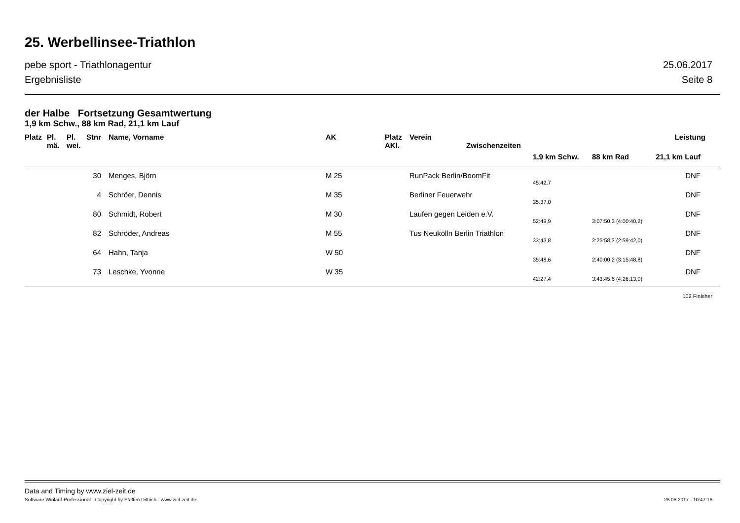25. Werbellinsee-Triathlon
pebe sport - Triathlonagentur 25.06.2017
Ergebnisliste Seite 8
der Halbe Fortsetzung Gesamtwertung
1,9 km Schw., 88 km Rad, 21,1 km Lauf
| Platz | Pl. mä. | Pl. wei. | Stnr | Name, Vorname | AK | Platz AKl. | Verein Zwischenzeiten | | | Leistung |
| --- | --- | --- | --- | --- | --- | --- | --- | --- | --- | --- |
| | | | | | | | | 1,9 km Schw. | 88 km Rad | 21,1 km Lauf |
| 30 | | | | Menges, Björn | M 25 | | RunPack Berlin/BoomFit | | | DNF |
| | | | | | | | | 45:42,7 | | |
| 4 | | | | Schröer, Dennis | M 35 | | Berliner Feuerwehr | | | DNF |
| | | | | | | | | 35:37,0 | | |
| 80 | | | | Schmidt, Robert | M 30 | | Laufen gegen Leiden e.V. | | | DNF |
| | | | | | | | | 52:49,9 | 3:07:50,3 (4:00:40,2) | |
| 82 | | | | Schröder, Andreas | M 55 | | Tus Neukölln Berlin Triathlon | | | DNF |
| | | | | | | | | 33:43,8 | 2:25:58,2 (2:59:42,0) | |
| 64 | | | | Hahn, Tanja | W 50 | | | | | DNF |
| | | | | | | | | 35:48,6 | 2:40:00,2 (3:15:48,8) | |
| 73 | | | | Leschke, Yvonne | W 35 | | | | | DNF |
| | | | | | | | | 42:27,4 | 3:43:45,6 (4:26:13,0) | |
102 Finisher
Data and Timing by www.ziel-zeit.de
Software Winlauf-Professional - Copyright by Steffen Dittrich - www.ziel-zeit.de 26.06.2017 - 10:47:16